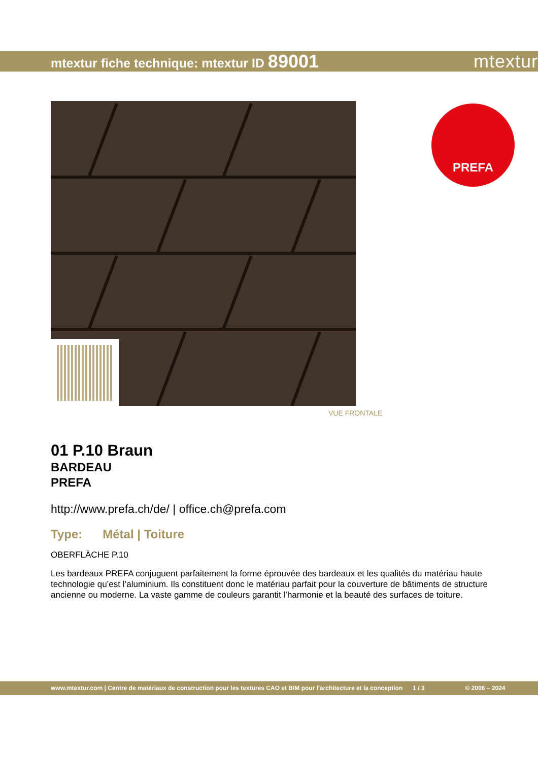mtextur fiche technique: mtextur ID 89001
mtextur
PREFA
VUE FRONTALE
01 P.10 Braun
BARDEAU
PREFA
http://www.prefa.ch/de/ | office.ch@prefa.com
Type: Métal | Toiture
OBERFLÄCHE P.10
Les bardeaux PREFA conjuguent parfaitement la forme éprouvée des bardeaux et les qualités du matériau haute technologie qu’est l’aluminium. Ils constituent donc le matériau parfait pour la couverture de bâtiments de structure ancienne ou moderne. La vaste gamme de couleurs garantit l’harmonie et la beauté des surfaces de toiture.
www.mtextur.com | Centre de matériaux de construction pour les textures CAO et BIM pour l'architecture et la conception 1 / 3 © 2006 – 2024